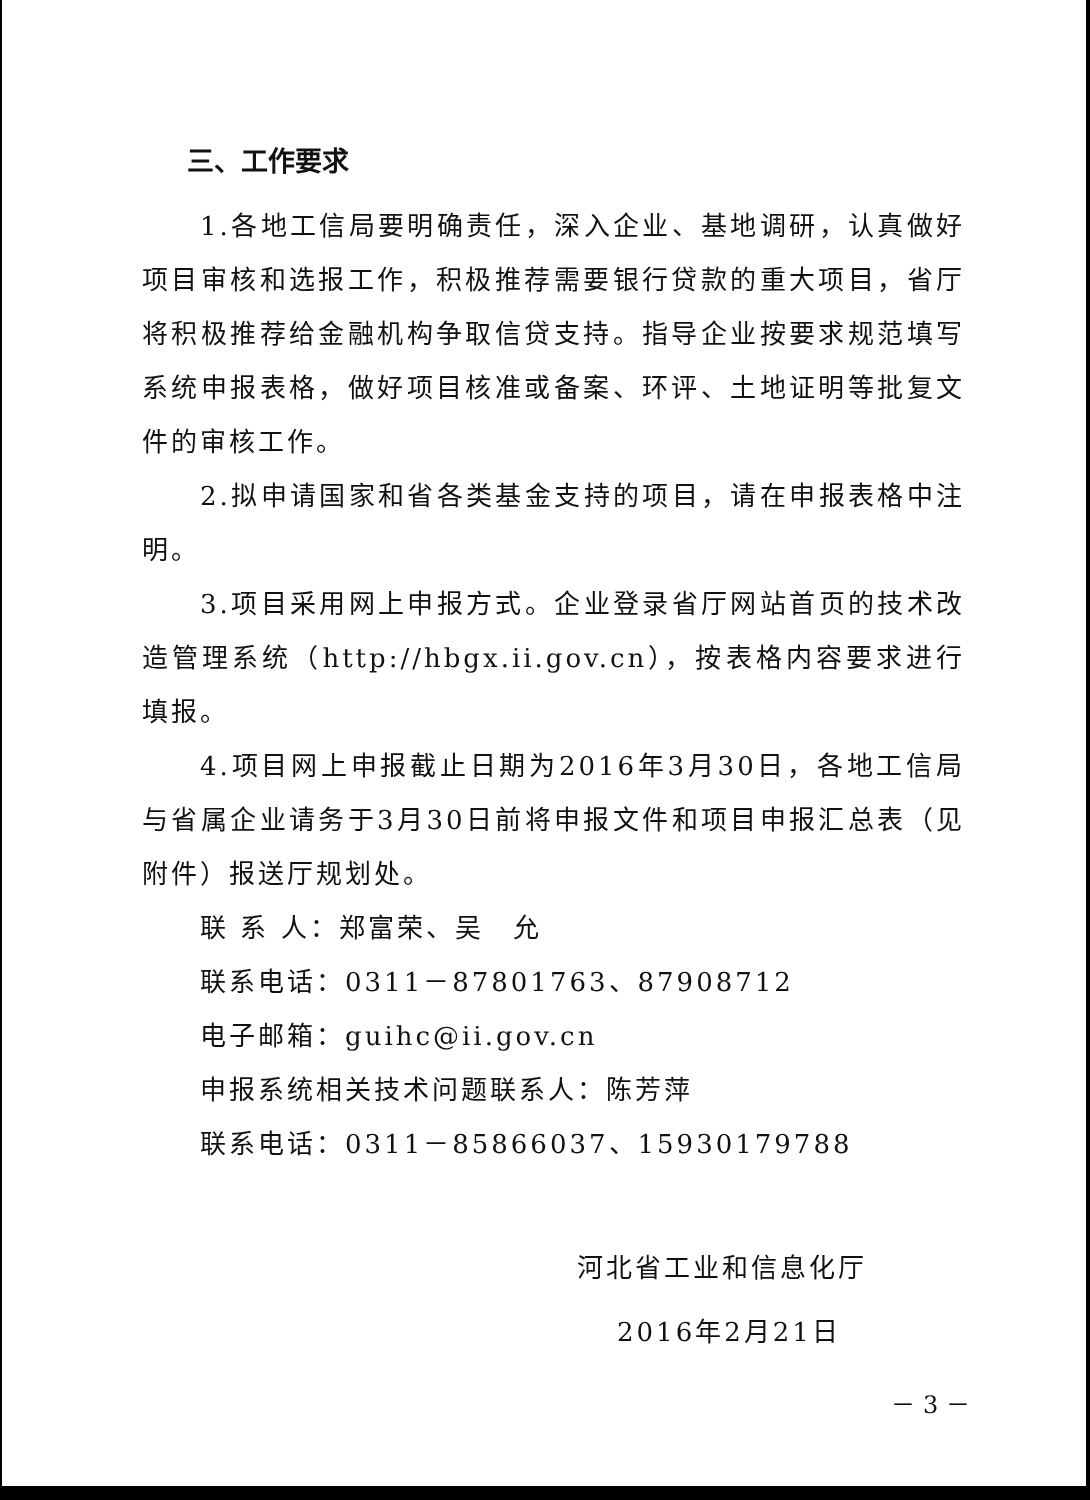三、工作要求
1.各地工信局要明确责任，深入企业、基地调研，认真做好项目审核和选报工作，积极推荐需要银行贷款的重大项目，省厅将积极推荐给金融机构争取信贷支持。指导企业按要求规范填写系统申报表格，做好项目核准或备案、环评、土地证明等批复文件的审核工作。
2.拟申请国家和省各类基金支持的项目，请在申报表格中注明。
3.项目采用网上申报方式。企业登录省厅网站首页的技术改造管理系统（http://hbgx.ii.gov.cn），按表格内容要求进行填报。
4.项目网上申报截止日期为2016年3月30日，各地工信局与省属企业请务于3月30日前将申报文件和项目申报汇总表（见附件）报送厅规划处。
联 系 人：郑富荣、吴　允
联系电话：0311－87801763、87908712
电子邮箱：guihc@ii.gov.cn
申报系统相关技术问题联系人：陈芳萍
联系电话：0311－85866037、15930179788
河北省工业和信息化厅
2016年2月21日
－ 3 －